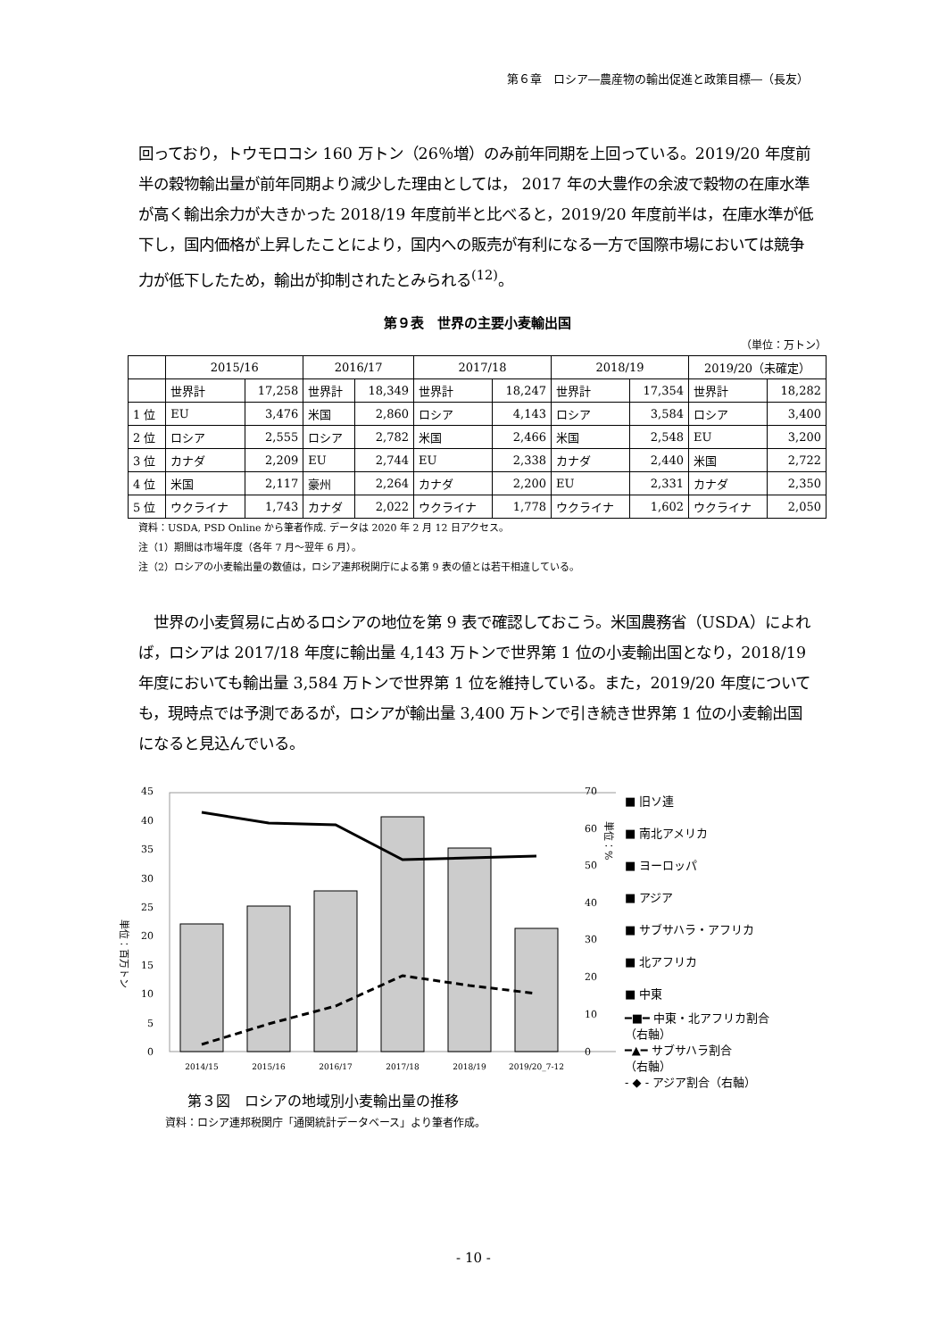第６章　ロシア―農産物の輸出促進と政策目標―（長友）
回っており，トウモロコシ 160 万トン（26％増）のみ前年同期を上回っている。2019/20 年度前半の穀物輸出量が前年同期より減少した理由としては， 2017 年の大豊作の余波で穀物の在庫水準が高く輸出余力が大きかった 2018/19 年度前半と比べると，2019/20 年度前半は，在庫水準が低下し，国内価格が上昇したことにより，国内への販売が有利になる一方で国際市場においては競争力が低下したため，輸出が抑制されたとみられる<sup>(12)</sup>。
第９表　世界の主要小麦輸出国
（単位：万トン）
| | 2015/16 | | 2016/17 | | 2017/18 | | 2018/19 | | 2019/20（未確定） | |
| --- | --- | --- | --- | --- | --- | --- | --- | --- | --- | --- |
| | 世界計 | 17,258 | 世界計 | 18,349 | 世界計 | 18,247 | 世界計 | 17,354 | 世界計 | 18,282 |
| 1 位 | EU | 3,476 | 米国 | 2,860 | ロシア | 4,143 | ロシア | 3,584 | ロシア | 3,400 |
| 2 位 | ロシア | 2,555 | ロシア | 2,782 | 米国 | 2,466 | 米国 | 2,548 | EU | 3,200 |
| 3 位 | カナダ | 2,209 | EU | 2,744 | EU | 2,338 | カナダ | 2,440 | 米国 | 2,722 |
| 4 位 | 米国 | 2,117 | 豪州 | 2,264 | カナダ | 2,200 | EU | 2,331 | カナダ | 2,350 |
| 5 位 | ウクライナ | 1,743 | カナダ | 2,022 | ウクライナ | 1,778 | ウクライナ | 1,602 | ウクライナ | 2,050 |
資料：USDA, PSD Online から筆者作成. データは 2020 年 2 月 12 日アクセス。
注（1）期間は市場年度（各年 7 月～翌年 6 月）。
注（2）ロシアの小麦輸出量の数値は，ロシア連邦税関庁による第 9 表の値とは若干相違している。
　世界の小麦貿易に占めるロシアの地位を第 9 表で確認しておこう。米国農務省（USDA）によれば，ロシアは 2017/18 年度に輸出量 4,143 万トンで世界第 1 位の小麦輸出国となり，2018/19 年度においても輸出量 3,584 万トンで世界第 1 位を維持している。また，2019/20 年度についても，現時点では予測であるが，ロシアが輸出量 3,400 万トンで引き続き世界第 1 位の小麦輸出国になると見込んでいる。
単位：百万トン
45
40
35
30
25
20
15
10
5
0
2014/15
2015/16
2016/17
2017/18
2018/19
2019/20_7-12
70
60
50
40
30
20
10
0
単位：%
■ 旧ソ連
■ 南北アメリカ
■ ヨーロッパ
■ アジア
■ サブサハラ・アフリカ
■ 北アフリカ
■ 中東
━■━ 中東・北アフリカ割合
（右軸）
━▲━ サブサハラ割合
（右軸）
- ◆ - アジア割合（右軸）
第３図　ロシアの地域別小麦輸出量の推移
資料：ロシア連邦税関庁「通関統計データベース」より筆者作成。
- 10 -